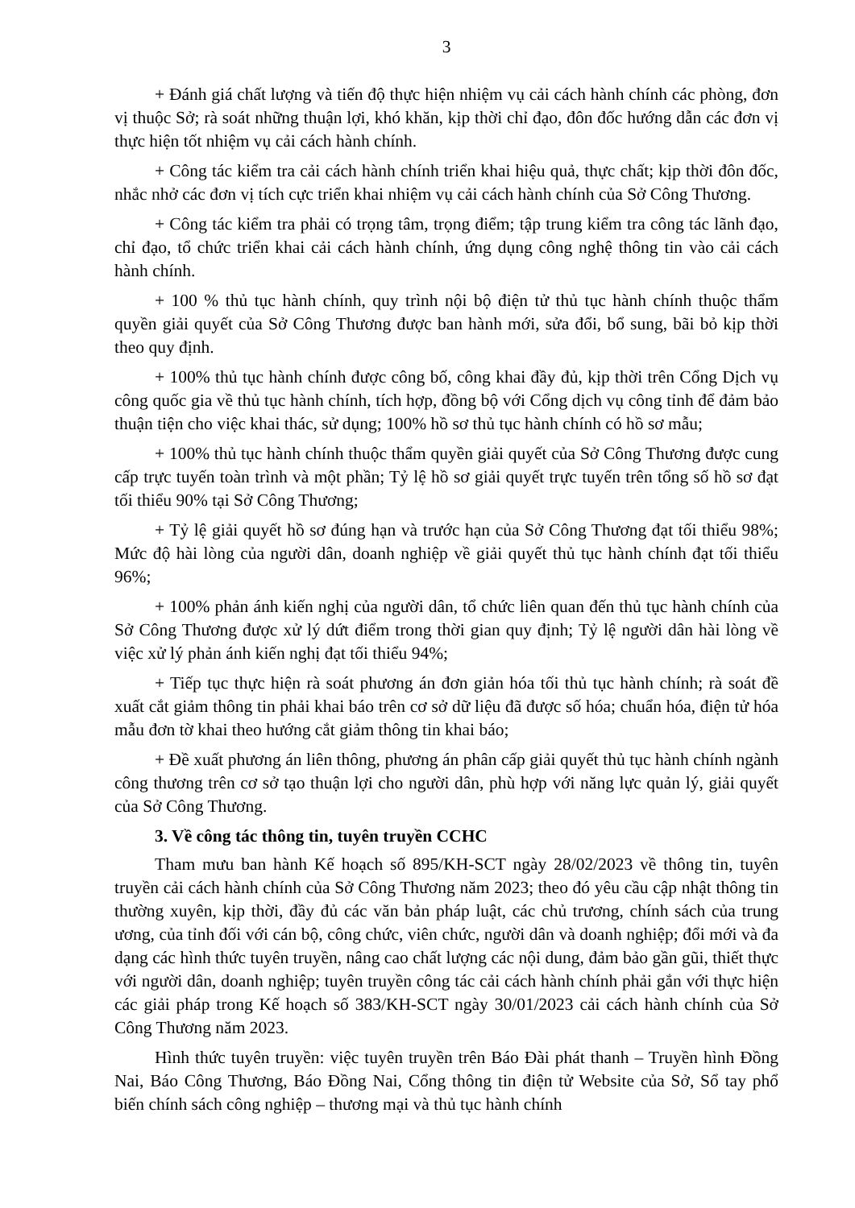3
+ Đánh giá chất lượng và tiến độ thực hiện nhiệm vụ cải cách hành chính các phòng, đơn vị thuộc Sở; rà soát những thuận lợi, khó khăn, kịp thời chỉ đạo, đôn đốc hướng dẫn các đơn vị thực hiện tốt nhiệm vụ cải cách hành chính.
+ Công tác kiểm tra cải cách hành chính triển khai hiệu quả, thực chất; kịp thời đôn đốc, nhắc nhở các đơn vị tích cực triển khai nhiệm vụ cải cách hành chính của Sở Công Thương.
+ Công tác kiểm tra phải có trọng tâm, trọng điểm; tập trung kiểm tra công tác lãnh đạo, chỉ đạo, tổ chức triển khai cải cách hành chính, ứng dụng công nghệ thông tin vào cải cách hành chính.
+ 100 % thủ tục hành chính, quy trình nội bộ điện tử thủ tục hành chính thuộc thẩm quyền giải quyết của Sở Công Thương được ban hành mới, sửa đổi, bổ sung, bãi bỏ kịp thời theo quy định.
+ 100% thủ tục hành chính được công bố, công khai đầy đủ, kịp thời trên Cổng Dịch vụ công quốc gia về thủ tục hành chính, tích hợp, đồng bộ với Cổng dịch vụ công tỉnh để đảm bảo thuận tiện cho việc khai thác, sử dụng; 100% hồ sơ thủ tục hành chính có hồ sơ mẫu;
+ 100% thủ tục hành chính thuộc thẩm quyền giải quyết của Sở Công Thương được cung cấp trực tuyến toàn trình và một phần; Tỷ lệ hồ sơ giải quyết trực tuyến trên tổng số hồ sơ đạt tối thiểu 90% tại Sở Công Thương;
+ Tỷ lệ giải quyết hồ sơ đúng hạn và trước hạn của Sở Công Thương đạt tối thiểu 98%; Mức độ hài lòng của người dân, doanh nghiệp về giải quyết thủ tục hành chính đạt tối thiểu 96%;
+ 100% phản ánh kiến nghị của người dân, tổ chức liên quan đến thủ tục hành chính của Sở Công Thương được xử lý dứt điểm trong thời gian quy định; Tỷ lệ người dân hài lòng về việc xử lý phản ánh kiến nghị đạt tối thiểu 94%;
+ Tiếp tục thực hiện rà soát phương án đơn giản hóa tối thủ tục hành chính; rà soát đề xuất cắt giảm thông tin phải khai báo trên cơ sở dữ liệu đã được số hóa; chuẩn hóa, điện tử hóa mẫu đơn tờ khai theo hướng cắt giảm thông tin khai báo;
+ Đề xuất phương án liên thông, phương án phân cấp giải quyết thủ tục hành chính ngành công thương trên cơ sở tạo thuận lợi cho người dân, phù hợp với năng lực quản lý, giải quyết của Sở Công Thương.
3. Về công tác thông tin, tuyên truyền CCHC
Tham mưu ban hành Kế hoạch số 895/KH-SCT ngày 28/02/2023 về thông tin, tuyên truyền cải cách hành chính của Sở Công Thương năm 2023; theo đó yêu cầu cập nhật thông tin thường xuyên, kịp thời, đầy đủ các văn bản pháp luật, các chủ trương, chính sách của trung ương, của tỉnh đối với cán bộ, công chức, viên chức, người dân và doanh nghiệp; đổi mới và đa dạng các hình thức tuyên truyền, nâng cao chất lượng các nội dung, đảm bảo gần gũi, thiết thực với người dân, doanh nghiệp; tuyên truyền công tác cải cách hành chính phải gắn với thực hiện các giải pháp trong Kế hoạch số 383/KH-SCT ngày 30/01/2023 cải cách hành chính của Sở Công Thương năm 2023.
Hình thức tuyên truyền: việc tuyên truyền trên Báo Đài phát thanh – Truyền hình Đồng Nai, Báo Công Thương, Báo Đồng Nai, Cổng thông tin điện tử Website của Sở, Sổ tay phổ biến chính sách công nghiệp – thương mại và thủ tục hành chính